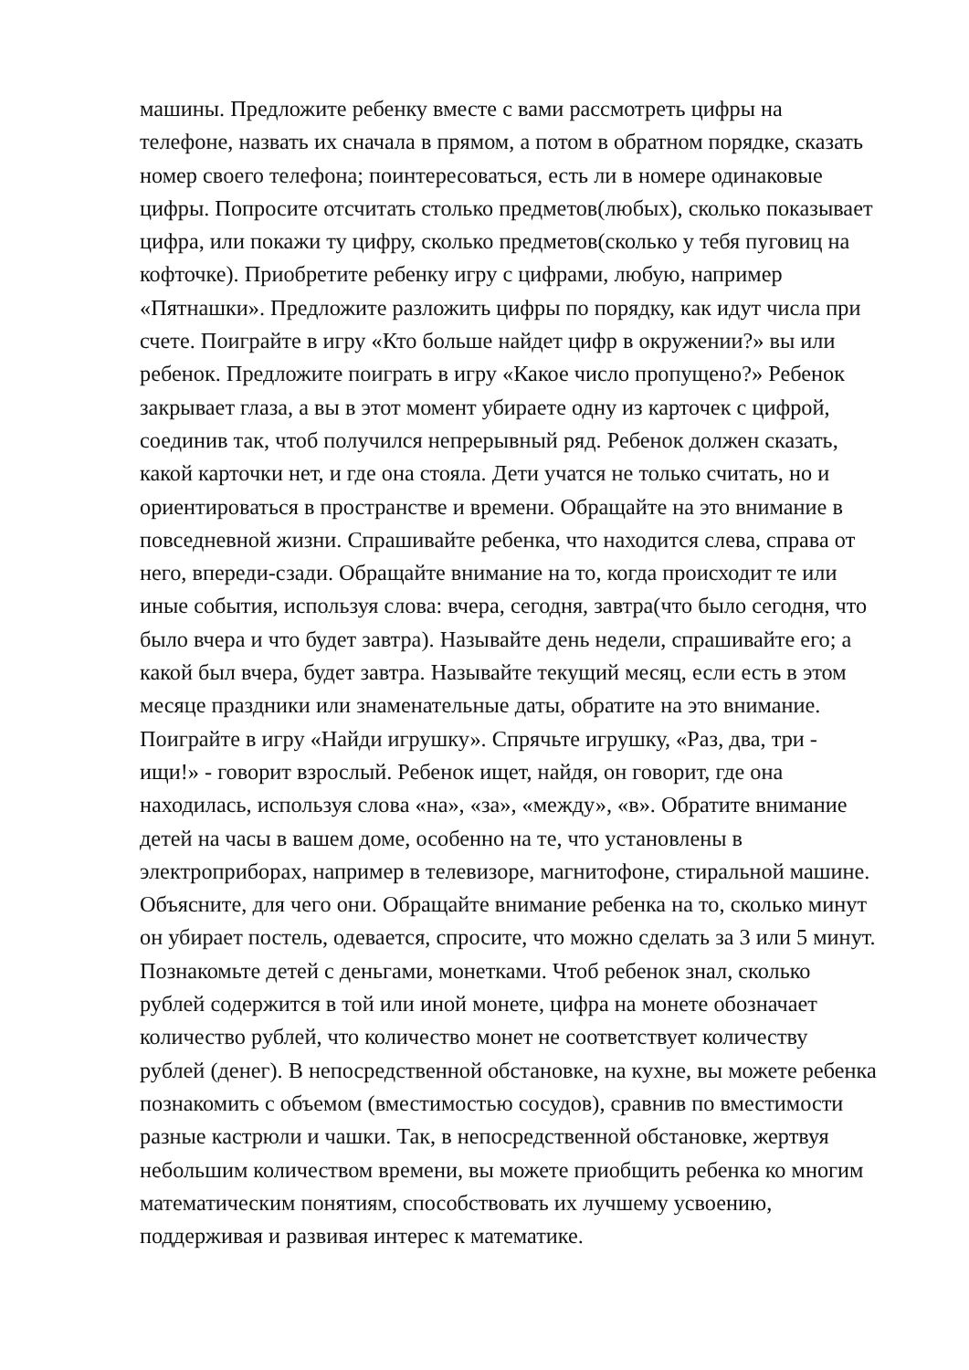машины. Предложите ребенку вместе с вами рассмотреть цифры на
телефоне, назвать их сначала в прямом, а потом в обратном порядке, сказать
номер своего телефона; поинтересоваться, есть ли в номере одинаковые
цифры. Попросите отсчитать столько предметов(любых), сколько показывает
цифра, или покажи ту цифру, сколько предметов(сколько у тебя пуговиц на
кофточке). Приобретите ребенку игру с цифрами, любую, например
«Пятнашки». Предложите разложить цифры по порядку, как идут числа при
счете. Поиграйте в игру «Кто больше найдет цифр в окружении?» вы или
ребенок. Предложите поиграть в игру «Какое число пропущено?» Ребенок
закрывает глаза, а вы в этот момент убираете одну из карточек с цифрой,
соединив так, чтоб получился непрерывный ряд. Ребенок должен сказать,
какой карточки нет, и где она стояла. Дети учатся не только считать, но и
ориентироваться в пространстве и времени. Обращайте на это внимание в
повседневной жизни. Спрашивайте ребенка, что находится слева, справа от
него, впереди-сзади. Обращайте внимание на то, когда происходит те или
иные события, используя слова: вчера, сегодня, завтра(что было сегодня, что
было вчера и что будет завтра). Называйте день недели, спрашивайте его; а
какой был вчера, будет завтра. Называйте текущий месяц, если есть в этом
месяце праздники или знаменательные даты, обратите на это внимание.
Поиграйте в игру «Найди игрушку». Спрячьте игрушку, «Раз, два, три -
ищи!» - говорит взрослый. Ребенок ищет, найдя, он говорит, где она
находилась, используя слова «на», «за», «между», «в». Обратите внимание
детей на часы в вашем доме, особенно на те, что установлены в
электроприборах, например в телевизоре, магнитофоне, стиральной машине.
Объясните, для чего они. Обращайте внимание ребенка на то, сколько минут
он убирает постель, одевается, спросите, что можно сделать за 3 или 5 минут.
Познакомьте детей с деньгами, монетками. Чтоб ребенок знал, сколько
рублей содержится в той или иной монете, цифра на монете обозначает
количество рублей, что количество монет не соответствует количеству
рублей (денег). В непосредственной обстановке, на кухне, вы можете ребенка
познакомить с объемом (вместимостью сосудов), сравнив по вместимости
разные кастрюли и чашки. Так, в непосредственной обстановке, жертвуя
небольшим количеством времени, вы можете приобщить ребенка ко многим
математическим понятиям, способствовать их лучшему усвоению,
поддерживая и развивая интерес к математике.